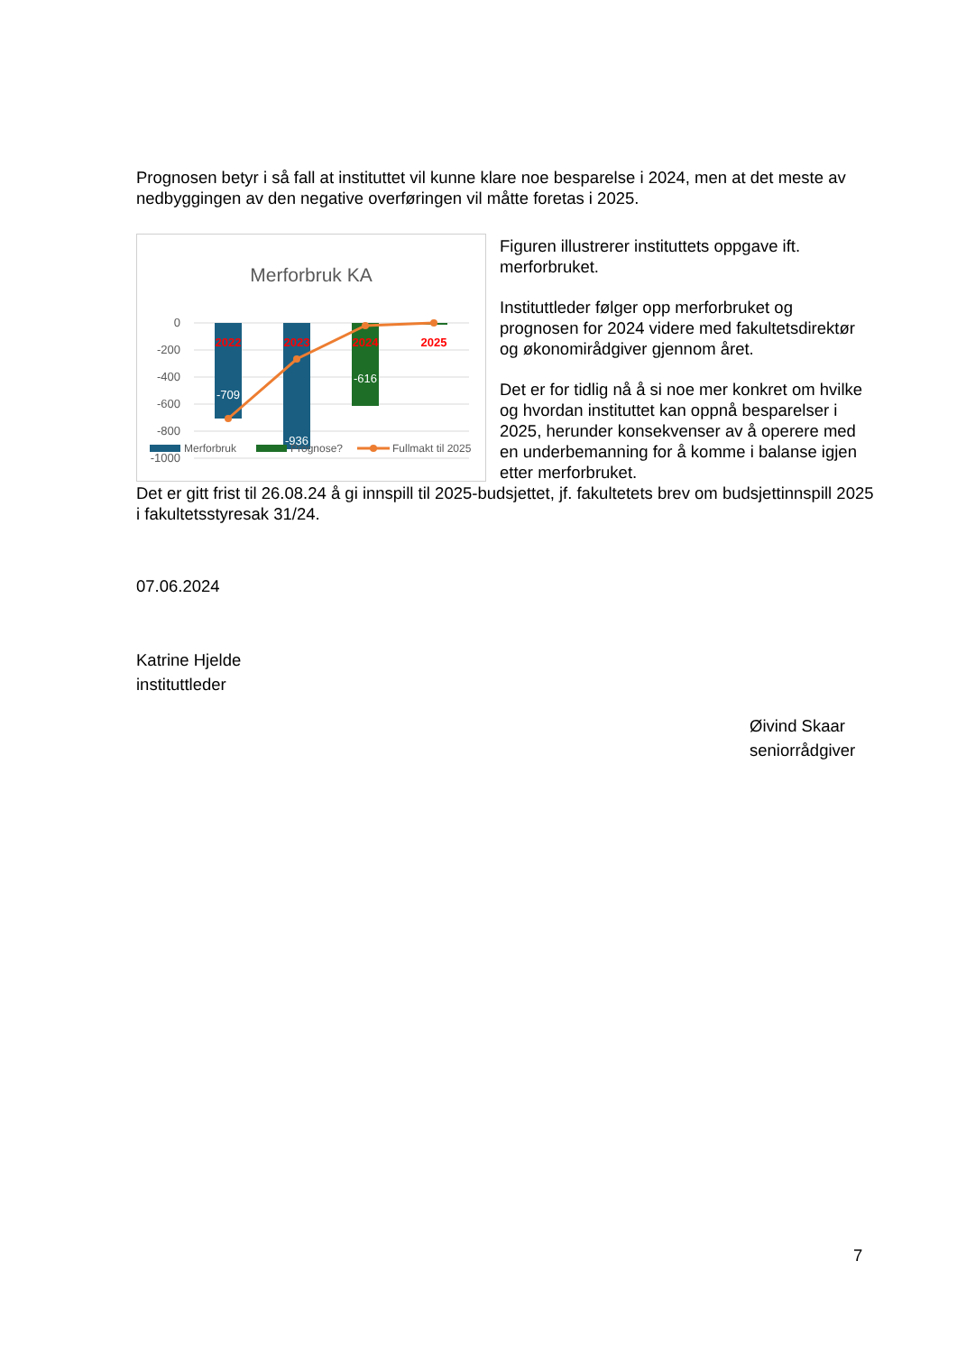Prognosen betyr i så fall at instituttet vil kunne klare noe besparelse i 2024, men at det meste av nedbyggingen av den negative overføringen vil måtte foretas i 2025.
Merforbruk KA
0
-200
-400
-600
-800
-1000
2022
2023
2024
2025
-709
-936
-616
Merforbruk
Prognose?
Fullmakt til 2025
Figuren illustrerer instituttets oppgave ift. merforbruket.
Instituttleder følger opp merforbruket og prognosen for 2024 videre med fakultetsdirektør og økonomirådgiver gjennom året.
Det er for tidlig nå å si noe mer konkret om hvilke og hvordan instituttet kan oppnå besparelser i 2025, herunder konsekvenser av å operere med en underbemanning for å komme i balanse igjen etter merforbruket.
Det er gitt frist til 26.08.24 å gi innspill til 2025-budsjettet, jf. fakultetets brev om budsjettinnspill 2025 i fakultetsstyresak 31/24.
07.06.2024
Katrine Hjelde
instituttleder
Øivind Skaar
seniorrådgiver
7